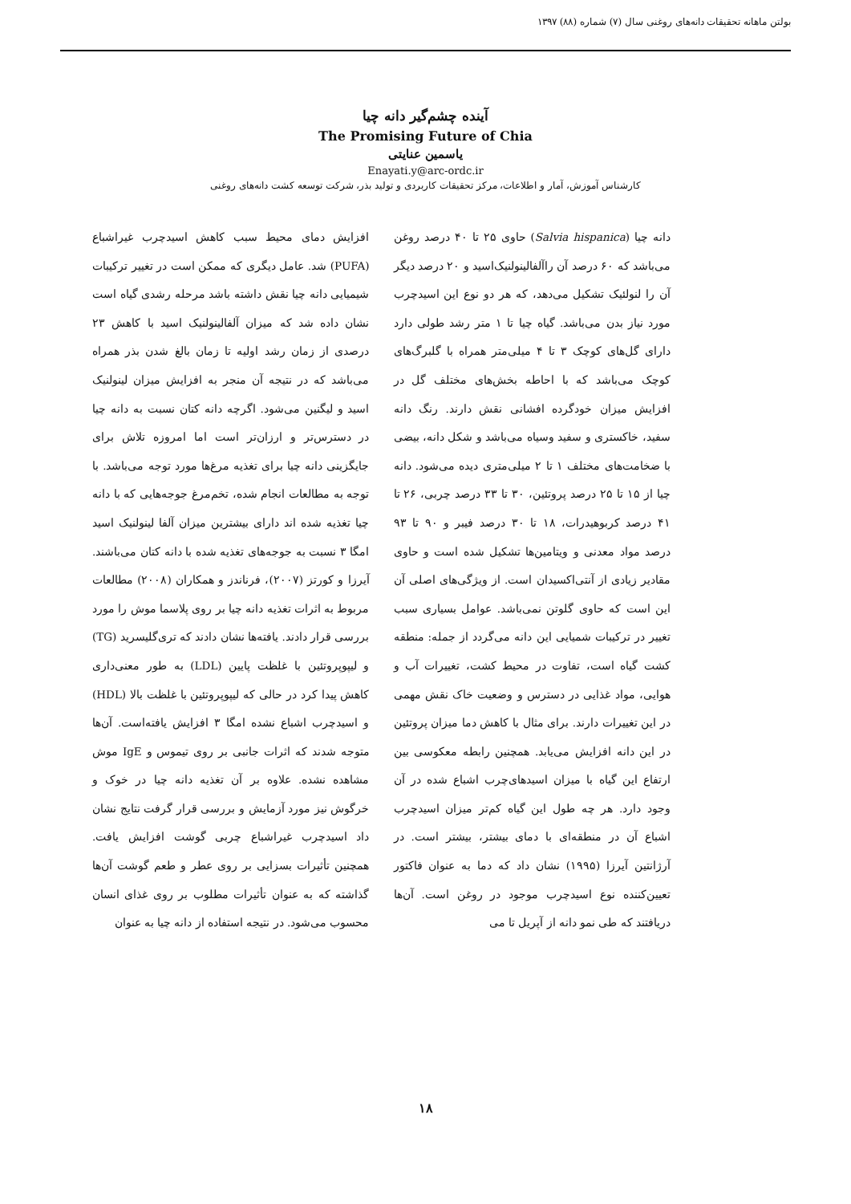بولتن ماهانه تحقیقات دانه‌های روغنی سال (۷) شماره (۸۸) ۱۳۹۷
آینده چشم‌گیر دانه چیا
The Promising Future of Chia
یاسمین عنایتی
Enayati.y@arc-ordc.ir
کارشناس آموزش، آمار و اطلاعات، مرکز تحقیقات کاربردی و تولید بذر، شرکت توسعه کشت دانه‌های روغنی
دانه چیا (Salvia hispanica) حاوی ۲۵ تا ۴۰ درصد روغن می‌باشد که ۶۰ درصد آن راآلفالینولنیک‌اسید و ۲۰ درصد دیگر آن را لنولئیک تشکیل می‌دهد، که هر دو نوع این اسیدچرب مورد نیاز بدن می‌باشد. گیاه چیا تا ۱ متر رشد طولی دارد دارای گل‌های کوچک ۳ تا ۴ میلی‌متر همراه با گلبرگ‌های کوچک می‌باشد که با احاطه بخش‌های مختلف گل در افزایش میزان خودگرده افشانی نقش دارند. رنگ دانه سفید، خاکستری و سفید وسیاه می‌باشد و شکل دانه، بیضی با ضخامت‌های مختلف ۱ تا ۲ میلی‌متری دیده می‌شود. دانه چیا از ۱۵ تا ۲۵ درصد پروتئین، ۳۰ تا ۳۳ درصد چربی، ۲۶ تا ۴۱ درصد کربوهیدرات، ۱۸ تا ۳۰ درصد فیبر و ۹۰ تا ۹۳ درصد مواد معدنی و ویتامین‌ها تشکیل شده است و حاوی مقادیر زیادی از آنتی‌اکسیدان است. از ویژگی‌های اصلی آن این است که حاوی گلوتن نمی‌باشد. عوامل بسیاری سبب تغییر در ترکیبات شمیایی این دانه می‌گردد از جمله: منطقه کشت گیاه است، تفاوت در محیط کشت، تغییرات آب و هوایی، مواد غذایی در دسترس و وضعیت خاک نقش مهمی در این تغییرات دارند. برای مثال با کاهش دما میزان پروتئین در این دانه افزایش می‌یابد. همچنین رابطه معکوسی بین ارتفاع این گیاه با میزان اسیدهای‌چرب اشباع شده در آن وجود دارد. هر چه طول این گیاه کم‌تر میزان اسیدچرب اشباع آن در منطقه‌ای با دمای بیشتر، بیشتر است. در آرژانتین آیرزا (۱۹۹۵) نشان داد که دما به عنوان فاکتور تعیین‌کننده نوع اسیدچرب موجود در روغن است. آن‌ها دریافتند که طی نمو دانه از آپریل تا می
افزایش دمای محیط سبب کاهش اسیدچرب غیراشباع (PUFA) شد. عامل دیگری که ممکن است در تغییر ترکیبات شیمیایی دانه چیا نقش داشته باشد مرحله رشدی گیاه است نشان داده شد که میزان آلفالینولنیک اسید با کاهش ۲۳ درصدی از زمان رشد اولیه تا زمان بالغ شدن بذر همراه می‌باشد که در نتیجه آن منجر به افزایش میزان لینولنیک اسید و لیگنین می‌شود. اگرچه دانه کتان نسبت به دانه چیا در دسترس‌تر و ارزان‌تر است اما امروزه تلاش برای جایگزینی دانه چیا برای تغذیه مرغ‌ها مورد توجه می‌باشد. با توجه به مطالعات انجام شده، تخم‌مرغ جوجه‌هایی که با دانه چیا تغذیه شده اند دارای بیشترین میزان آلفا لینولنیک اسید امگا ۳ نسبت به جوجه‌های تغذیه شده با دانه کتان می‌باشند. آیرزا و کورتز (۲۰۰۷)، فرناندز و همکاران (۲۰۰۸) مطالعات مربوط به اثرات تغذیه دانه چیا بر روی پلاسما موش را مورد بررسی قرار دادند. یافته‌ها نشان دادند که تری‌گلیسرید (TG) و لیپوپروتئین با غلظت پایین (LDL) به طور معنی‌داری کاهش پیدا کرد در حالی که لیپوپروتئین با غلظت بالا (HDL) و اسیدچرب اشباع نشده امگا ۳ افزایش یافته‌است. آن‌ها متوجه شدند که اثرات جانبی بر روی تیموس و IgE موش مشاهده نشده. علاوه بر آن تغذیه دانه چیا در خوک و خرگوش نیز مورد آزمایش و بررسی قرار گرفت نتایج نشان داد اسیدچرب غیراشباع چربی گوشت افزایش یافت. همچنین تأثیرات بسزایی بر روی عطر و طعم گوشت آن‌ها گذاشته که به عنوان تأثیرات مطلوب بر روی غذای انسان محسوب می‌شود. در نتیجه استفاده از دانه چیا به عنوان
۱۸